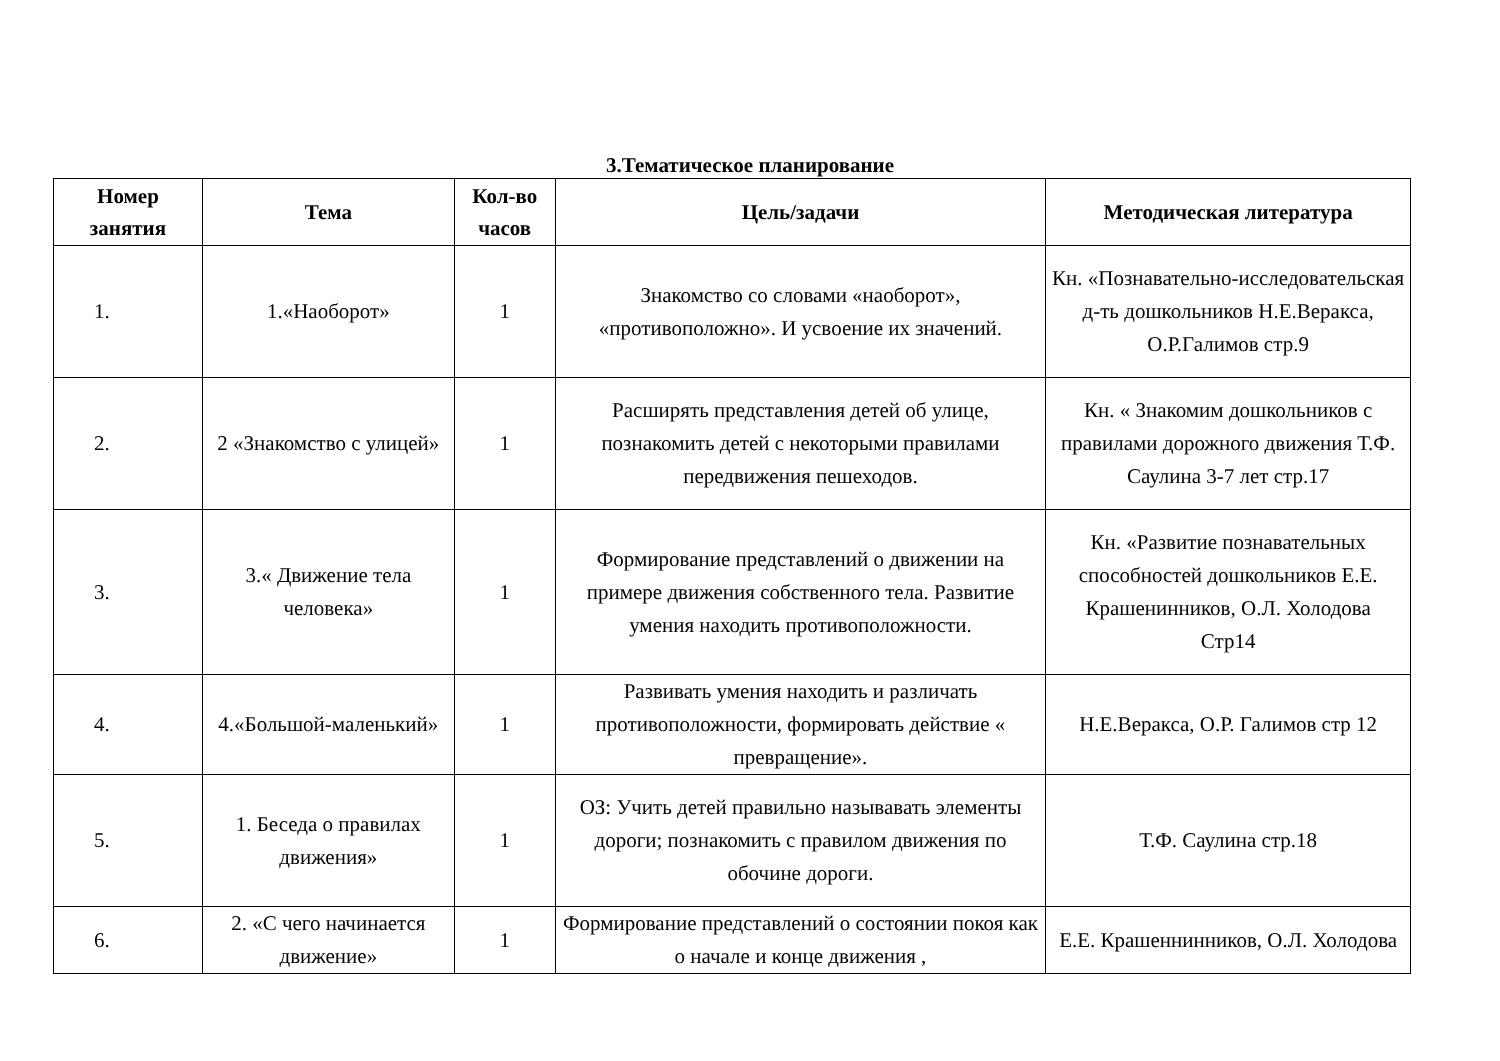3.Тематическое планирование
| Номер занятия | Тема | Кол-во часов | Цель/задачи | Методическая литература |
| --- | --- | --- | --- | --- |
| 1. | 1.«Наоборот» | 1 | Знакомство со словами «наоборот», «противоположно». И усвоение их значений. | Кн. «Познавательно-исследовательская д-ть дошкольников Н.Е.Веракса, О.Р.Галимов стр.9 |
| 2. | 2 «Знакомство с улицей» | 1 | Расширять представления детей об улице, познакомить детей с некоторыми правилами передвижения пешеходов. | Кн. « Знакомим дошкольников с правилами дорожного движения Т.Ф. Саулина 3-7 лет стр.17 |
| 3. | 3.« Движение тела человека» | 1 | Формирование представлений о движении на примере движения собственного тела. Развитие умения находить противоположности. | Кн. «Развитие познавательных способностей дошкольников Е.Е. Крашенинников, О.Л. Холодова Стр14 |
| 4. | 4.«Большой-маленький» | 1 | Развивать умения находить и различать противоположности, формировать действие « превращение». | Н.Е.Веракса, О.Р. Галимов стр 12 |
| 5. | 1. Беседа о правилах движения» | 1 | ОЗ: Учить детей правильно называвать элементы дороги; познакомить с правилом движения по обочине дороги. | Т.Ф. Саулина стр.18 |
| 6. | 2. «С чего начинается движение» | 1 | Формирование представлений о состоянии покоя как о начале и конце движения , | Е.Е. Крашеннинников, О.Л. Холодова |